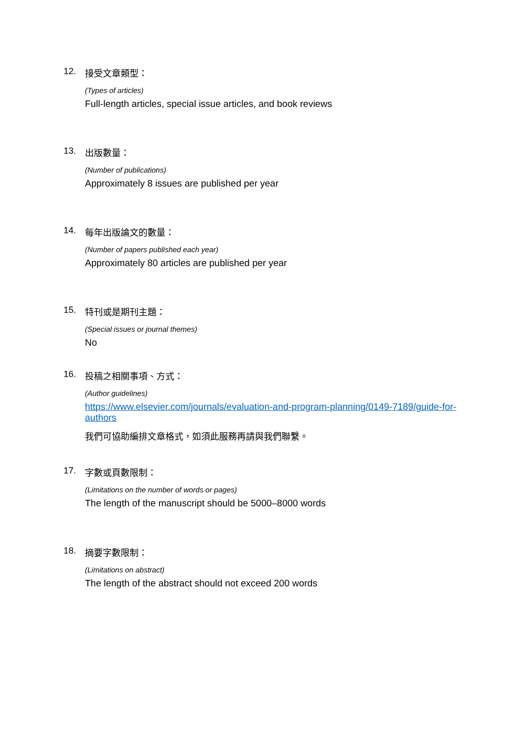12. 接受文章類型：
(Types of articles)
Full-length articles, special issue articles, and book reviews
13. 出版數量：
(Number of publications)
Approximately 8 issues are published per year
14. 每年出版論文的數量：
(Number of papers published each year)
Approximately 80 articles are published per year
15. 特刊或是期刊主題：
(Special issues or journal themes)
No
16. 投稿之相關事項、方式：
(Author guidelines)
https://www.elsevier.com/journals/evaluation-and-program-planning/0149-7189/guide-for-authors
我們可協助編排文章格式，如須此服務再請與我們聯繫。
17. 字數或頁數限制：
(Limitations on the number of words or pages)
The length of the manuscript should be 5000–8000 words
18. 摘要字數限制：
(Limitations on abstract)
The length of the abstract should not exceed 200 words